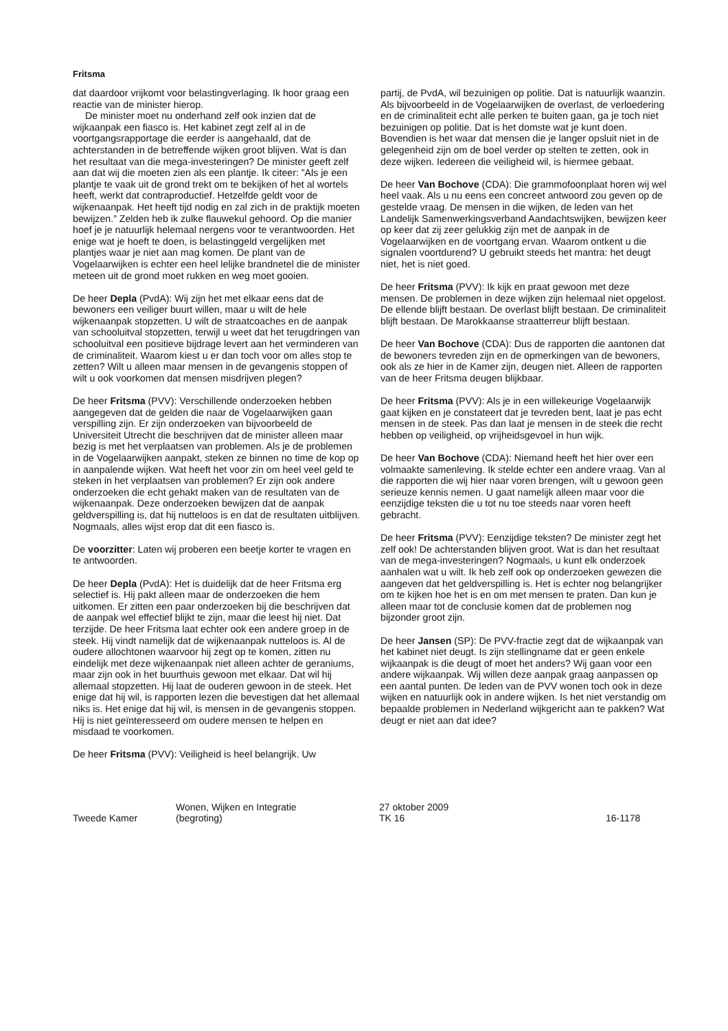Fritsma
dat daardoor vrijkomt voor belastingverlaging. Ik hoor graag een reactie van de minister hierop.
De minister moet nu onderhand zelf ook inzien dat de wijkaanpak een fiasco is. Het kabinet zegt zelf al in de voortgangsrapportage die eerder is aangehaald, dat de achterstanden in de betreffende wijken groot blijven. Wat is dan het resultaat van die mega-investeringen? De minister geeft zelf aan dat wij die moeten zien als een plantje. Ik citeer: ”Als je een plantje te vaak uit de grond trekt om te bekijken of het al wortels heeft, werkt dat contraproductief. Hetzelfde geldt voor de wijkenaanpak. Het heeft tijd nodig en zal zich in de praktijk moeten bewijzen.” Zelden heb ik zulke flauwekul gehoord. Op die manier hoef je je natuurlijk helemaal nergens voor te verantwoorden. Het enige wat je hoeft te doen, is belastinggeld vergelijken met plantjes waar je niet aan mag komen. De plant van de Vogelaarwijken is echter een heel lelijke brandnetel die de minister meteen uit de grond moet rukken en weg moet gooien.
De heer Depla (PvdA): Wij zijn het met elkaar eens dat de bewoners een veiliger buurt willen, maar u wilt de hele wijkenaanpak stopzetten. U wilt de straatcoaches en de aanpak van schooluitval stopzetten, terwijl u weet dat het terugdringen van schooluitval een positieve bijdrage levert aan het verminderen van de criminaliteit. Waarom kiest u er dan toch voor om alles stop te zetten? Wilt u alleen maar mensen in de gevangenis stoppen of wilt u ook voorkomen dat mensen misdrijven plegen?
De heer Fritsma (PVV): Verschillende onderzoeken hebben aangegeven dat de gelden die naar de Vogelaarwijken gaan verspilling zijn. Er zijn onderzoeken van bijvoorbeeld de Universiteit Utrecht die beschrijven dat de minister alleen maar bezig is met het verplaatsen van problemen. Als je de problemen in de Vogelaarwijken aanpakt, steken ze binnen no time de kop op in aanpalende wijken. Wat heeft het voor zin om heel veel geld te steken in het verplaatsen van problemen? Er zijn ook andere onderzoeken die echt gehakt maken van de resultaten van de wijkenaanpak. Deze onderzoeken bewijzen dat de aanpak geldverspilling is, dat hij nutteloos is en dat de resultaten uitblijven. Nogmaals, alles wijst erop dat dit een fiasco is.
De voorzitter: Laten wij proberen een beetje korter te vragen en te antwoorden.
De heer Depla (PvdA): Het is duidelijk dat de heer Fritsma erg selectief is. Hij pakt alleen maar de onderzoeken die hem uitkomen. Er zitten een paar onderzoeken bij die beschrijven dat de aanpak wel effectief blijkt te zijn, maar die leest hij niet. Dat terzijde. De heer Fritsma laat echter ook een andere groep in de steek. Hij vindt namelijk dat de wijkenaanpak nutteloos is. Al de oudere allochtonen waarvoor hij zegt op te komen, zitten nu eindelijk met deze wijkenaanpak niet alleen achter de geraniums, maar zijn ook in het buurthuis gewoon met elkaar. Dat wil hij allemaal stopzetten. Hij laat de ouderen gewoon in de steek. Het enige dat hij wil, is rapporten lezen die bevestigen dat het allemaal niks is. Het enige dat hij wil, is mensen in de gevangenis stoppen. Hij is niet geïnteresseerd om oudere mensen te helpen en misdaad te voorkomen.
De heer Fritsma (PVV): Veiligheid is heel belangrijk. Uw
partij, de PvdA, wil bezuinigen op politie. Dat is natuurlijk waanzin. Als bijvoorbeeld in de Vogelaarwijken de overlast, de verloedering en de criminaliteit echt alle perken te buiten gaan, ga je toch niet bezuinigen op politie. Dat is het domste wat je kunt doen. Bovendien is het waar dat mensen die je langer opsluit niet in de gelegenheid zijn om de boel verder op stelten te zetten, ook in deze wijken. Iedereen die veiligheid wil, is hiermee gebaat.
De heer Van Bochove (CDA): Die grammofoonplaat horen wij wel heel vaak. Als u nu eens een concreet antwoord zou geven op de gestelde vraag. De mensen in die wijken, de leden van het Landelijk Samenwerkingsverband Aandachtswijken, bewijzen keer op keer dat zij zeer gelukkig zijn met de aanpak in de Vogelaarwijken en de voortgang ervan. Waarom ontkent u die signalen voortdurend? U gebruikt steeds het mantra: het deugt niet, het is niet goed.
De heer Fritsma (PVV): Ik kijk en praat gewoon met deze mensen. De problemen in deze wijken zijn helemaal niet opgelost. De ellende blijft bestaan. De overlast blijft bestaan. De criminaliteit blijft bestaan. De Marokkaanse straatterreur blijft bestaan.
De heer Van Bochove (CDA): Dus de rapporten die aantonen dat de bewoners tevreden zijn en de opmerkingen van de bewoners, ook als ze hier in de Kamer zijn, deugen niet. Alleen de rapporten van de heer Fritsma deugen blijkbaar.
De heer Fritsma (PVV): Als je in een willekeurige Vogelaarwijk gaat kijken en je constateert dat je tevreden bent, laat je pas echt mensen in de steek. Pas dan laat je mensen in de steek die recht hebben op veiligheid, op vrijheidsgevoel in hun wijk.
De heer Van Bochove (CDA): Niemand heeft het hier over een volmaakte samenleving. Ik stelde echter een andere vraag. Van al die rapporten die wij hier naar voren brengen, wilt u gewoon geen serieuze kennis nemen. U gaat namelijk alleen maar voor die eenzijdige teksten die u tot nu toe steeds naar voren heeft gebracht.
De heer Fritsma (PVV): Eenzijdige teksten? De minister zegt het zelf ook! De achterstanden blijven groot. Wat is dan het resultaat van de mega-investeringen? Nogmaals, u kunt elk onderzoek aanhalen wat u wilt. Ik heb zelf ook op onderzoeken gewezen die aangeven dat het geldverspilling is. Het is echter nog belangrijker om te kijken hoe het is en om met mensen te praten. Dan kun je alleen maar tot de conclusie komen dat de problemen nog bijzonder groot zijn.
De heer Jansen (SP): De PVV-fractie zegt dat de wijkaanpak van het kabinet niet deugt. Is zijn stellingname dat er geen enkele wijkaanpak is die deugt of moet het anders? Wij gaan voor een andere wijkaanpak. Wij willen deze aanpak graag aanpassen op een aantal punten. De leden van de PVV wonen toch ook in deze wijken en natuurlijk ook in andere wijken. Is het niet verstandig om bepaalde problemen in Nederland wijkgericht aan te pakken? Wat deugt er niet aan dat idee?
Tweede Kamer
Wonen, Wijken en Integratie
(begroting)
27 oktober 2009
TK 16
16-1178